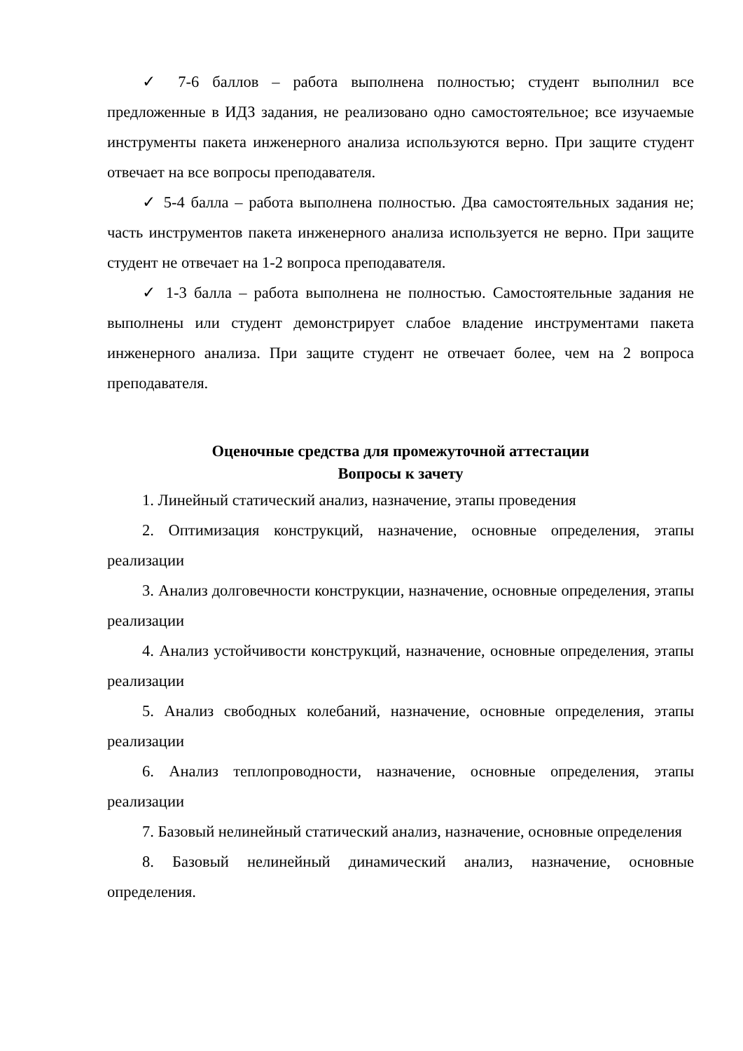✓ 7-6 баллов – работа выполнена полностью; студент выполнил все предложенные в ИДЗ задания, не реализовано одно самостоятельное; все изучаемые инструменты пакета инженерного анализа используются верно. При защите студент отвечает на все вопросы преподавателя.
✓ 5-4 балла – работа выполнена полностью. Два самостоятельных задания не; часть инструментов пакета инженерного анализа используется не верно. При защите студент не отвечает на 1-2 вопроса преподавателя.
✓ 1-3 балла – работа выполнена не полностью. Самостоятельные задания не выполнены или студент демонстрирует слабое владение инструментами пакета инженерного анализа. При защите студент не отвечает более, чем на 2 вопроса преподавателя.
Оценочные средства для промежуточной аттестации
Вопросы к зачету
1. Линейный статический анализ, назначение, этапы проведения
2. Оптимизация конструкций, назначение, основные определения, этапы реализации
3. Анализ долговечности конструкции, назначение, основные определения, этапы реализации
4. Анализ устойчивости конструкций, назначение, основные определения, этапы реализации
5. Анализ свободных колебаний, назначение, основные определения, этапы реализации
6. Анализ теплопроводности, назначение, основные определения, этапы реализации
7. Базовый нелинейный статический анализ, назначение, основные определения
8. Базовый нелинейный динамический анализ, назначение, основные определения.